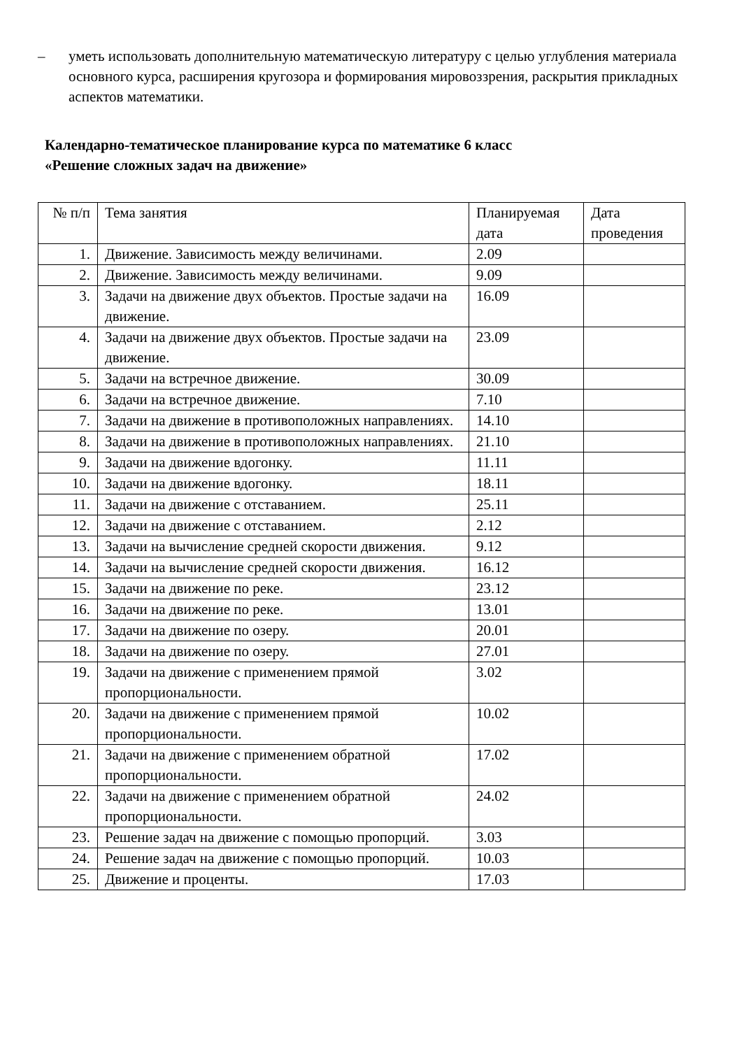– уметь использовать дополнительную математическую литературу с целью углубления материала основного курса, расширения кругозора и формирования мировоззрения, раскрытия прикладных аспектов математики.
Календарно-тематическое планирование курса по математике 6 класс
«Решение сложных задач на движение»
| № п/п | Тема занятия | Планируемая дата | Дата проведения |
| 1. | Движение. Зависимость между величинами. | 2.09 | |
| 2. | Движение. Зависимость между величинами. | 9.09 | |
| 3. | Задачи на движение двух объектов. Простые задачи на движение. | 16.09 | |
| 4. | Задачи на движение двух объектов. Простые задачи на движение. | 23.09 | |
| 5. | Задачи на встречное движение. | 30.09 | |
| 6. | Задачи на встречное движение. | 7.10 | |
| 7. | Задачи на движение в противоположных направлениях. | 14.10 | |
| 8. | Задачи на движение в противоположных направлениях. | 21.10 | |
| 9. | Задачи на движение вдогонку. | 11.11 | |
| 10. | Задачи на движение вдогонку. | 18.11 | |
| 11. | Задачи на движение с отставанием. | 25.11 | |
| 12. | Задачи на движение с отставанием. | 2.12 | |
| 13. | Задачи на вычисление средней скорости движения. | 9.12 | |
| 14. | Задачи на вычисление средней скорости движения. | 16.12 | |
| 15. | Задачи на движение по реке. | 23.12 | |
| 16. | Задачи на движение по реке. | 13.01 | |
| 17. | Задачи на движение по озеру. | 20.01 | |
| 18. | Задачи на движение по озеру. | 27.01 | |
| 19. | Задачи на движение с применением прямой пропорциональности. | 3.02 | |
| 20. | Задачи на движение с применением прямой пропорциональности. | 10.02 | |
| 21. | Задачи на движение с применением обратной пропорциональности. | 17.02 | |
| 22. | Задачи на движение с применением обратной пропорциональности. | 24.02 | |
| 23. | Решение задач на движение с помощью пропорций. | 3.03 | |
| 24. | Решение задач на движение с помощью пропорций. | 10.03 | |
| 25. | Движение и проценты. | 17.03 | |